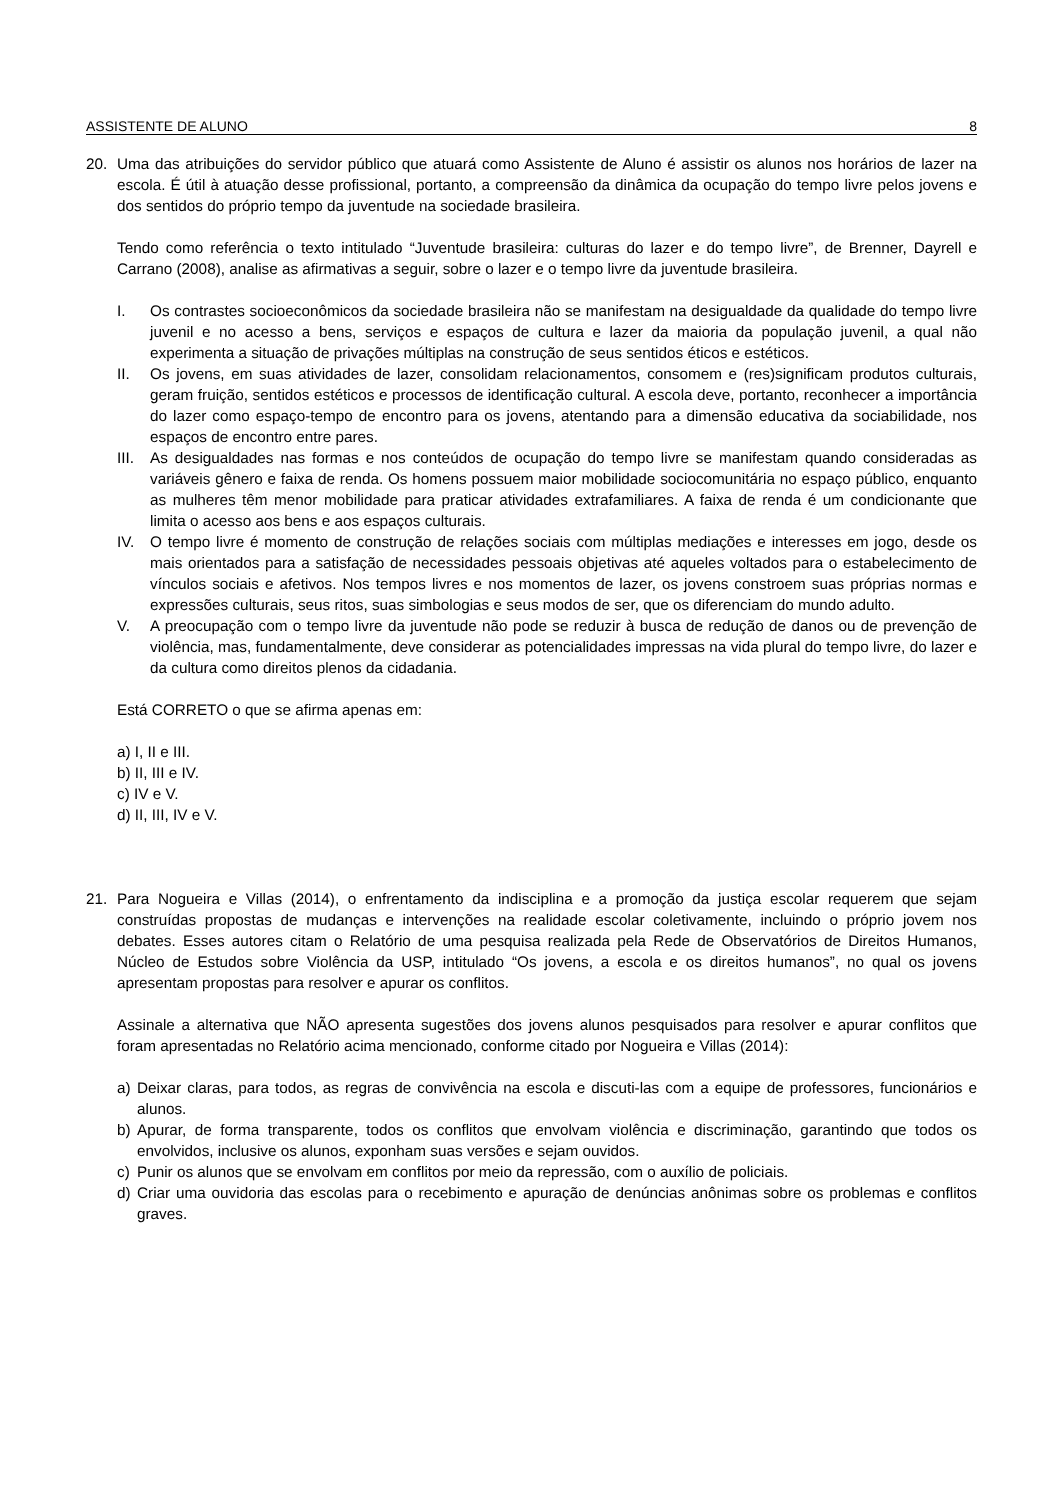ASSISTENTE DE ALUNO 8
20. Uma das atribuições do servidor público que atuará como Assistente de Aluno é assistir os alunos nos horários de lazer na escola. É útil à atuação desse profissional, portanto, a compreensão da dinâmica da ocupação do tempo livre pelos jovens e dos sentidos do próprio tempo da juventude na sociedade brasileira.
Tendo como referência o texto intitulado “Juventude brasileira: culturas do lazer e do tempo livre”, de Brenner, Dayrell e Carrano (2008), analise as afirmativas a seguir, sobre o lazer e o tempo livre da juventude brasileira.
I. Os contrastes socioeconômicos da sociedade brasileira não se manifestam na desigualdade da qualidade do tempo livre juvenil e no acesso a bens, serviços e espaços de cultura e lazer da maioria da população juvenil, a qual não experimenta a situação de privações múltiplas na construção de seus sentidos éticos e estéticos.
II. Os jovens, em suas atividades de lazer, consolidam relacionamentos, consomem e (res)significam produtos culturais, geram fruição, sentidos estéticos e processos de identificação cultural. A escola deve, portanto, reconhecer a importância do lazer como espaço-tempo de encontro para os jovens, atentando para a dimensão educativa da sociabilidade, nos espaços de encontro entre pares.
III.
As desigualdades nas formas e nos conteúdos de ocupação do tempo livre se manifestam quando consideradas as variáveis gênero e faixa de renda. Os homens possuem maior mobilidade sociocomunitária no espaço público, enquanto as mulheres têm menor mobilidade para praticar atividades extrafamiliares. A faixa de renda é um condicionante que limita o acesso aos bens e aos espaços culturais.
IV. O tempo livre é momento de construção de relações sociais com múltiplas mediações e interesses em jogo, desde os mais orientados para a satisfação de necessidades pessoais objetivas até aqueles voltados para o estabelecimento de vínculos sociais e afetivos. Nos tempos livres e nos momentos de lazer, os jovens constroem suas próprias normas e expressões culturais, seus ritos, suas simbologias e seus modos de ser, que os diferenciam do mundo adulto.
V. A preocupação com o tempo livre da juventude não pode se reduzir à busca de redução de danos ou de prevenção de violência, mas, fundamentalmente, deve considerar as potencialidades impressas na vida plural do tempo livre, do lazer e da cultura como direitos plenos da cidadania.
Está CORRETO o que se afirma apenas em:
a) I, II e III.
b) II, III e IV.
c) IV e V.
d) II, III, IV e V.
21. Para Nogueira e Villas (2014), o enfrentamento da indisciplina e a promoção da justiça escolar requerem que sejam construídas propostas de mudanças e intervenções na realidade escolar coletivamente, incluindo o próprio jovem nos debates. Esses autores citam o Relatório de uma pesquisa realizada pela Rede de Observatórios de Direitos Humanos, Núcleo de Estudos sobre Violência da USP, intitulado “Os jovens, a escola e os direitos humanos”, no qual os jovens apresentam propostas para resolver e apurar os conflitos.
Assinale a alternativa que NÃO apresenta sugestões dos jovens alunos pesquisados para resolver e apurar conflitos que foram apresentadas no Relatório acima mencionado, conforme citado por Nogueira e Villas (2014):
a) Deixar claras, para todos, as regras de convivência na escola e discuti-las com a equipe de professores, funcionários e alunos.
b) Apurar, de forma transparente, todos os conflitos que envolvam violência e discriminação, garantindo que todos os envolvidos, inclusive os alunos, exponham suas versões e sejam ouvidos.
c) Punir os alunos que se envolvam em conflitos por meio da repressão, com o auxílio de policiais.
d) Criar uma ouvidoria das escolas para o recebimento e apuração de denúncias anônimas sobre os problemas e conflitos graves.